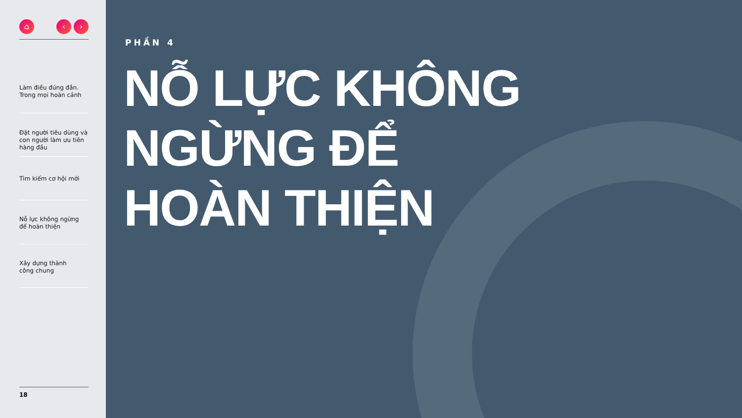⌂ ‹ ›
Làm điều đúng đắn.
Trong mọi hoàn cảnh
Đặt người tiêu dùng và con người làm ưu tiên hàng đầu
Tìm kiếm cơ hội mới
Nỗ lực không ngừng
để hoàn thiện
Xây dựng thành
công chung
18
PHẦN 4
NỖ LỰC KHÔNG
NGỪNG ĐỂ
HOÀN THIỆN